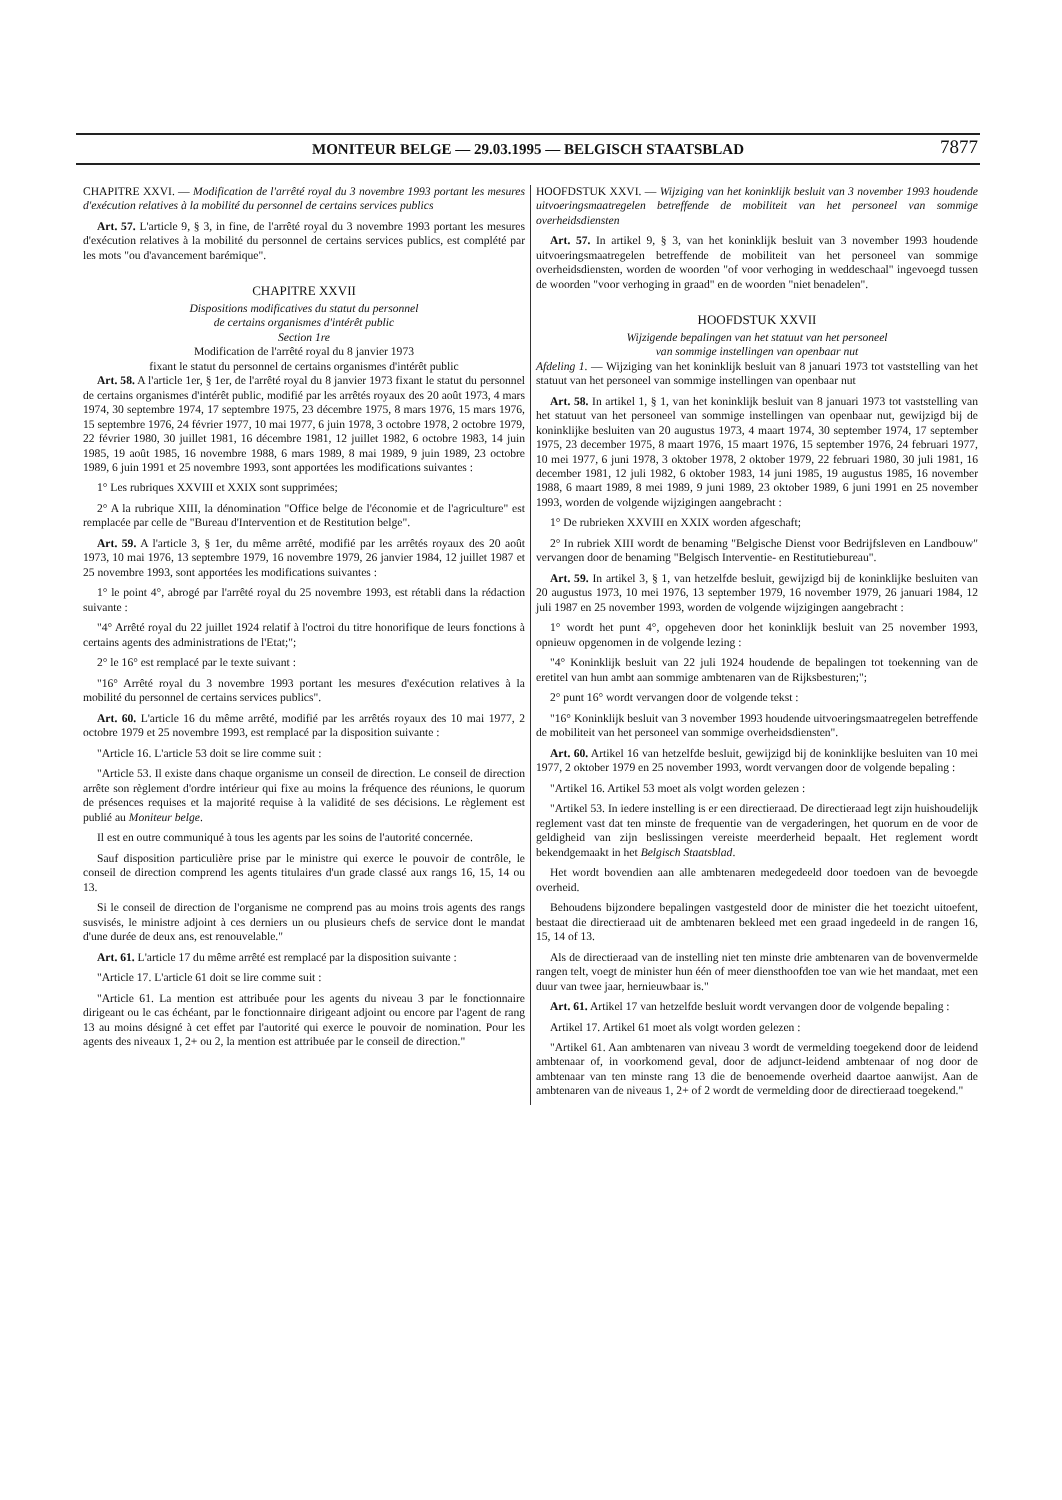MONITEUR BELGE — 29.03.1995 — BELGISCH STAATSBLAD
7877
CHAPITRE XXVI. — Modification de l'arrêté royal du 3 novembre 1993 portant les mesures d'exécution relatives à la mobilité du personnel de certains services publics
Art. 57. L'article 9, § 3, in fine, de l'arrêté royal du 3 novembre 1993 portant les mesures d'exécution relatives à la mobilité du personnel de certains services publics, est complété par les mots "ou d'avancement barémique".
CHAPITRE XXVII
Dispositions modificatives du statut du personnel
de certains organismes d'intérêt public
Section 1re
Modification de l'arrêté royal du 8 janvier 1973
fixant le statut du personnel de certains organismes d'intérêt public
Art. 58. A l'article 1er, § 1er, de l'arrêté royal du 8 janvier 1973 fixant le statut du personnel de certains organismes d'intérêt public, modifié par les arrêtés royaux des 20 août 1973, 4 mars 1974, 30 septembre 1974, 17 septembre 1975, 23 décembre 1975, 8 mars 1976, 15 mars 1976, 15 septembre 1976, 24 février 1977, 10 mai 1977, 6 juin 1978, 3 octobre 1978, 2 octobre 1979, 22 février 1980, 30 juillet 1981, 16 décembre 1981, 12 juillet 1982, 6 octobre 1983, 14 juin 1985, 19 août 1985, 16 novembre 1988, 6 mars 1989, 8 mai 1989, 9 juin 1989, 23 octobre 1989, 6 juin 1991 et 25 novembre 1993, sont apportées les modifications suivantes :
1° Les rubriques XXVIII et XXIX sont supprimées;
2° A la rubrique XIII, la dénomination "Office belge de l'économie et de l'agriculture" est remplacée par celle de "Bureau d'Intervention et de Restitution belge".
Art. 59. A l'article 3, § 1er, du même arrêté, modifié par les arrêtés royaux des 20 août 1973, 10 mai 1976, 13 septembre 1979, 16 novembre 1979, 26 janvier 1984, 12 juillet 1987 et 25 novembre 1993, sont apportées les modifications suivantes :
1° le point 4°, abrogé par l'arrêté royal du 25 novembre 1993, est rétabli dans la rédaction suivante :
"4° Arrêté royal du 22 juillet 1924 relatif à l'octroi du titre honorifique de leurs fonctions à certains agents des administrations de l'Etat;";
2° le 16° est remplacé par le texte suivant :
"16° Arrêté royal du 3 novembre 1993 portant les mesures d'exécution relatives à la mobilité du personnel de certains services publics".
Art. 60. L'article 16 du même arrêté, modifié par les arrêtés royaux des 10 mai 1977, 2 octobre 1979 et 25 novembre 1993, est remplacé par la disposition suivante :
"Article 16. L'article 53 doit se lire comme suit :
"Article 53. Il existe dans chaque organisme un conseil de direction. Le conseil de direction arrête son règlement d'ordre intérieur qui fixe au moins la fréquence des réunions, le quorum de présences requises et la majorité requise à la validité de ses décisions. Le règlement est publié au Moniteur belge.
Il est en outre communiqué à tous les agents par les soins de l'autorité concernée.
Sauf disposition particulière prise par le ministre qui exerce le pouvoir de contrôle, le conseil de direction comprend les agents titulaires d'un grade classé aux rangs 16, 15, 14 ou 13.
Si le conseil de direction de l'organisme ne comprend pas au moins trois agents des rangs susvisés, le ministre adjoint à ces derniers un ou plusieurs chefs de service dont le mandat d'une durée de deux ans, est renouvelable."
Art. 61. L'article 17 du même arrêté est remplacé par la disposition suivante :
"Article 17. L'article 61 doit se lire comme suit :
"Article 61. La mention est attribuée pour les agents du niveau 3 par le fonctionnaire dirigeant ou le cas échéant, par le fonctionnaire dirigeant adjoint ou encore par l'agent de rang 13 au moins désigné à cet effet par l'autorité qui exerce le pouvoir de nomination. Pour les agents des niveaux 1, 2+ ou 2, la mention est attribuée par le conseil de direction."
HOOFDSTUK XXVI. — Wijziging van het koninklijk besluit van 3 november 1993 houdende uitvoeringsmaatregelen betreffende de mobiliteit van het personeel van sommige overheidsdiensten
Art. 57. In artikel 9, § 3, van het koninklijk besluit van 3 november 1993 houdende uitvoeringsmaatregelen betreffende de mobiliteit van het personeel van sommige overheidsdiensten, worden de woorden "of voor verhoging in weddeschaal" ingevoegd tussen de woorden "voor verhoging in graad" en de woorden "niet benadelen".
HOOFDSTUK XXVII
Wijzigende bepalingen van het statuut van het personeel
van sommige instellingen van openbaar nut
Afdeling 1. — Wijziging van het koninklijk besluit van 8 januari 1973 tot vaststelling van het statuut van het personeel van sommige instellingen van openbaar nut
Art. 58. In artikel 1, § 1, van het koninklijk besluit van 8 januari 1973 tot vaststelling van het statuut van het personeel van sommige instellingen van openbaar nut, gewijzigd bij de koninklijke besluiten van 20 augustus 1973, 4 maart 1974, 30 september 1974, 17 september 1975, 23 december 1975, 8 maart 1976, 15 maart 1976, 15 september 1976, 24 februari 1977, 10 mei 1977, 6 juni 1978, 3 oktober 1978, 2 oktober 1979, 22 februari 1980, 30 juli 1981, 16 december 1981, 12 juli 1982, 6 oktober 1983, 14 juni 1985, 19 augustus 1985, 16 november 1988, 6 maart 1989, 8 mei 1989, 9 juni 1989, 23 oktober 1989, 6 juni 1991 en 25 november 1993, worden de volgende wijzigingen aangebracht :
1° De rubrieken XXVIII en XXIX worden afgeschaft;
2° In rubriek XIII wordt de benaming "Belgische Dienst voor Bedrijfsleven en Landbouw" vervangen door de benaming "Belgisch Interventie- en Restitutiebureau".
Art. 59. In artikel 3, § 1, van hetzelfde besluit, gewijzigd bij de koninklijke besluiten van 20 augustus 1973, 10 mei 1976, 13 september 1979, 16 november 1979, 26 januari 1984, 12 juli 1987 en 25 november 1993, worden de volgende wijzigingen aangebracht :
1° wordt het punt 4°, opgeheven door het koninklijk besluit van 25 november 1993, opnieuw opgenomen in de volgende lezing :
"4° Koninklijk besluit van 22 juli 1924 houdende de bepalingen tot toekenning van de eretitel van hun ambt aan sommige ambtenaren van de Rijksbesturen;";
2° punt 16° wordt vervangen door de volgende tekst :
"16° Koninklijk besluit van 3 november 1993 houdende uitvoeringsmaatregelen betreffende de mobiliteit van het personeel van sommige overheidsdiensten".
Art. 60. Artikel 16 van hetzelfde besluit, gewijzigd bij de koninklijke besluiten van 10 mei 1977, 2 oktober 1979 en 25 november 1993, wordt vervangen door de volgende bepaling :
"Artikel 16. Artikel 53 moet als volgt worden gelezen :
"Artikel 53. In iedere instelling is er een directieraad. De directieraad legt zijn huishoudelijk reglement vast dat ten minste de frequentie van de vergaderingen, het quorum en de voor de geldigheid van zijn beslissingen vereiste meerderheid bepaalt. Het reglement wordt bekendgemaakt in het Belgisch Staatsblad.
Het wordt bovendien aan alle ambtenaren medegedeeld door toedoen van de bevoegde overheid.
Behoudens bijzondere bepalingen vastgesteld door de minister die het toezicht uitoefent, bestaat die directieraad uit de ambtenaren bekleed met een graad ingedeeld in de rangen 16, 15, 14 of 13.
Als de directieraad van de instelling niet ten minste drie ambtenaren van de bovenvermelde rangen telt, voegt de minister hun één of meer diensthoofden toe van wie het mandaat, met een duur van twee jaar, hernieuwbaar is."
Art. 61. Artikel 17 van hetzelfde besluit wordt vervangen door de volgende bepaling :
Artikel 17. Artikel 61 moet als volgt worden gelezen :
"Artikel 61. Aan ambtenaren van niveau 3 wordt de vermelding toegekend door de leidend ambtenaar of, in voorkomend geval, door de adjunct-leidend ambtenaar of nog door de ambtenaar van ten minste rang 13 die de benoemende overheid daartoe aanwijst. Aan de ambtenaren van de niveaus 1, 2+ of 2 wordt de vermelding door de directieraad toegekend."